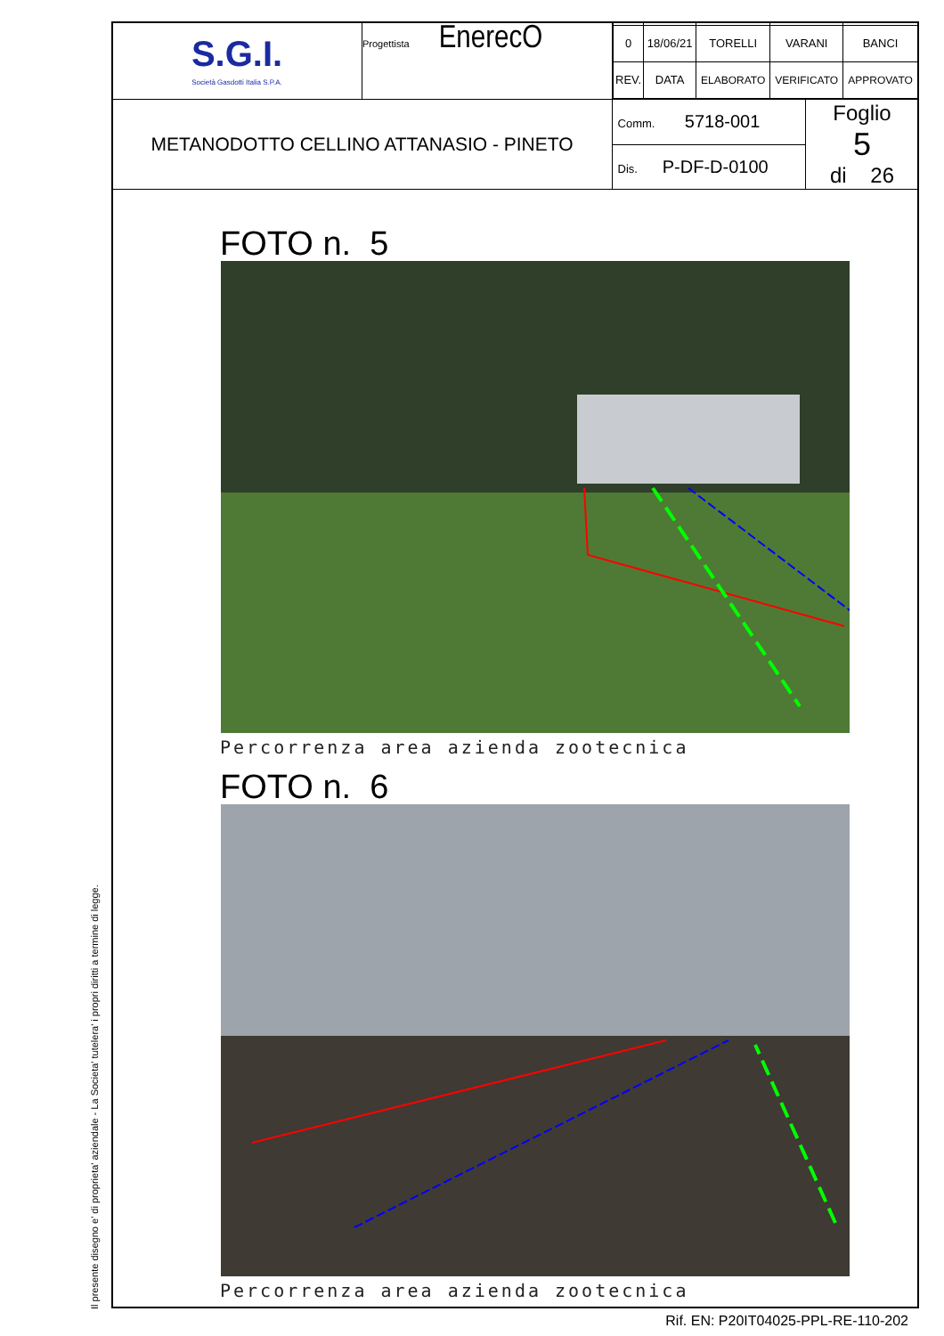Il presente disegno e' di proprieta' aziendale - La Societa' tutelera' i propri diritti a termine di legge.
| S.G.I. Società Gasdotti Italia S.P.A. | Progettista EnerecO | / 0 / 18/06/21 / TORELLI / VARANI / BANCI / / REV. / DATA / ELABORATO / VERIFICATO / APPROVATO / | |
| METANODOTTO CELLINO ATTANASIO - PINETO | | / Comm. 5718-001 / / Dis. P-DF-D-0100 / | Foglio 5 di 26 |
FOTO n. 5
Percorrenza area azienda zootecnica
FOTO n. 6
Percorrenza area azienda zootecnica
Rif. EN: P20IT04025-PPL-RE-110-202